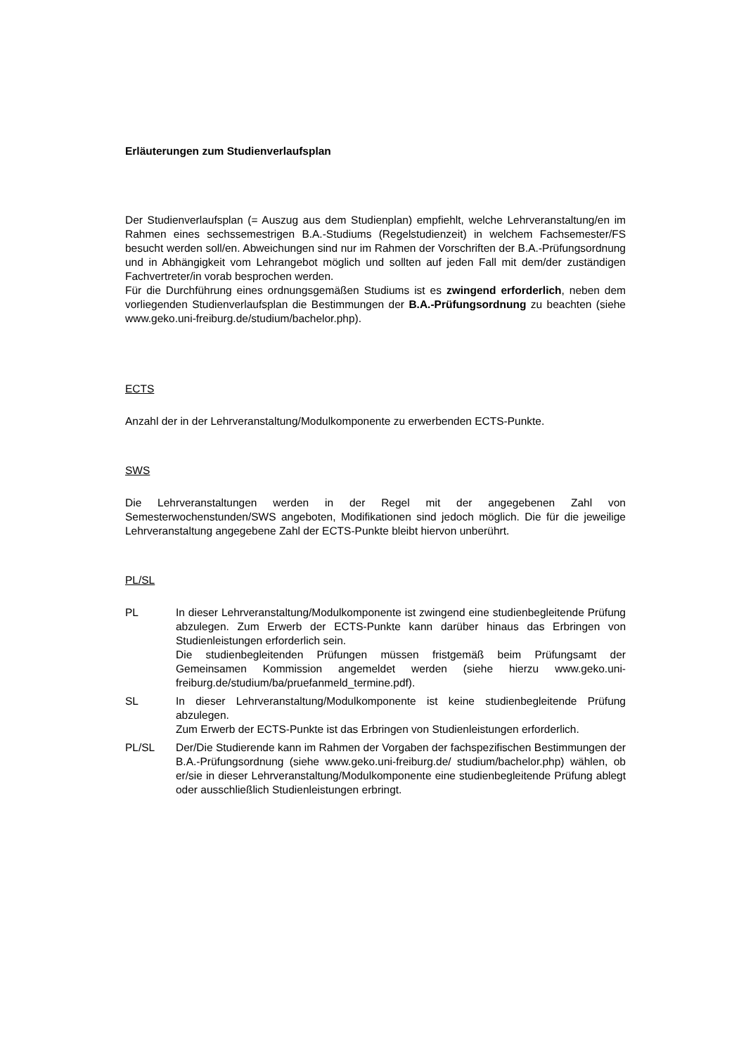Erläuterungen zum Studienverlaufsplan
Der Studienverlaufsplan (= Auszug aus dem Studienplan) empfiehlt, welche Lehrveranstaltung/en im Rahmen eines sechssemestrigen B.A.-Studiums (Regelstudienzeit) in welchem Fachsemester/FS besucht werden soll/en. Abweichungen sind nur im Rahmen der Vorschriften der B.A.-Prüfungsordnung und in Abhängigkeit vom Lehrangebot möglich und sollten auf jeden Fall mit dem/der zuständigen Fachvertreter/in vorab besprochen werden.
Für die Durchführung eines ordnungsgemäßen Studiums ist es zwingend erforderlich, neben dem vorliegenden Studienverlaufsplan die Bestimmungen der B.A.-Prüfungsordnung zu beachten (siehe www.geko.uni-freiburg.de/studium/bachelor.php).
ECTS
Anzahl der in der Lehrveranstaltung/Modulkomponente zu erwerbenden ECTS-Punkte.
SWS
Die Lehrveranstaltungen werden in der Regel mit der angegebenen Zahl von Semesterwochenstunden/SWS angeboten, Modifikationen sind jedoch möglich. Die für die jeweilige Lehrveranstaltung angegebene Zahl der ECTS-Punkte bleibt hiervon unberührt.
PL/SL
PL In dieser Lehrveranstaltung/Modulkomponente ist zwingend eine studienbegleitende Prüfung abzulegen. Zum Erwerb der ECTS-Punkte kann darüber hinaus das Erbringen von Studienleistungen erforderlich sein.
Die studienbegleitenden Prüfungen müssen fristgemäß beim Prüfungsamt der Gemeinsamen Kommission angemeldet werden (siehe hierzu www.geko.uni-freiburg.de/studium/ba/pruefanmeld_termine.pdf).
SL In dieser Lehrveranstaltung/Modulkomponente ist keine studienbegleitende Prüfung abzulegen.
Zum Erwerb der ECTS-Punkte ist das Erbringen von Studienleistungen erforderlich.
PL/SL Der/Die Studierende kann im Rahmen der Vorgaben der fachspezifischen Bestimmungen der B.A.-Prüfungsordnung (siehe www.geko.uni-freiburg.de/ studium/bachelor.php) wählen, ob er/sie in dieser Lehrveranstaltung/Modulkomponente eine studienbegleitende Prüfung ablegt oder ausschließlich Studienleistungen erbringt.